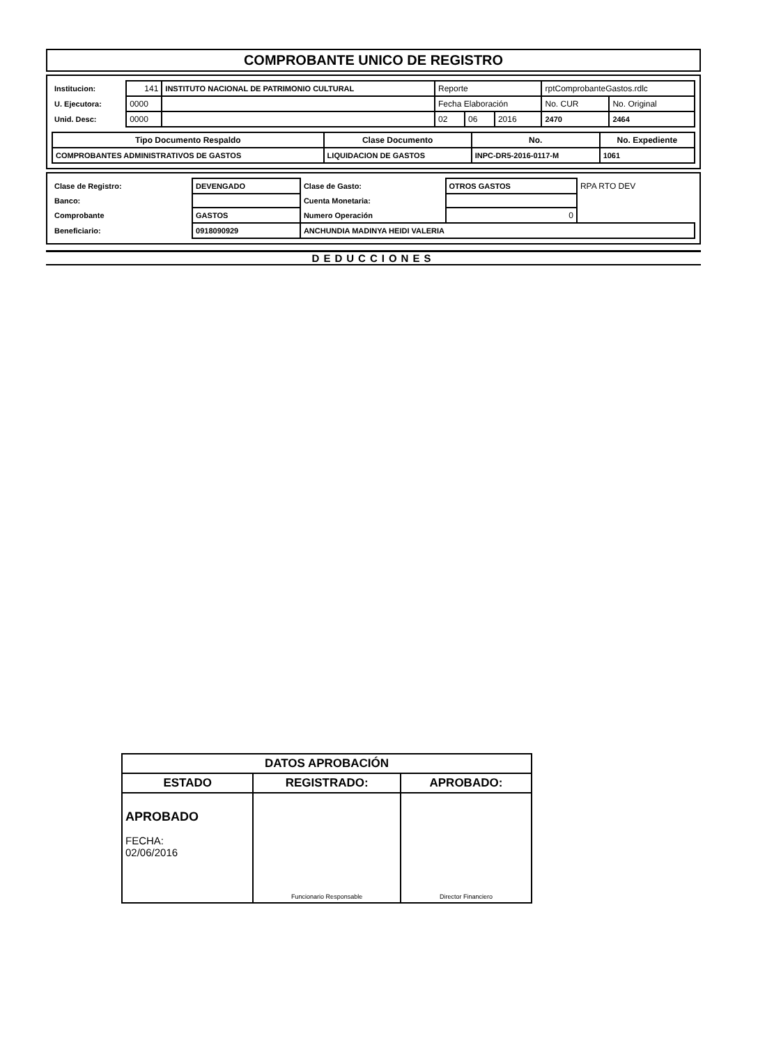COMPROBANTE UNICO DE REGISTRO
| Institucion: | 141 | INSTITUTO NACIONAL DE PATRIMONIO CULTURAL | Reporte | | | rptComprobanteGastos.rdlc | |
| U. Ejecutora: | 0000 | | Fecha Elaboración | | | No. CUR | No. Original |
| Unid. Desc: | 0000 | | 02 | 06 | 2016 | 2470 | 2464 |
| Tipo Documento Respaldo | Clase Documento | No. | No. Expediente |
| --- | --- | --- | --- |
| COMPROBANTES ADMINISTRATIVOS DE GASTOS | LIQUIDACION DE GASTOS | INPC-DR5-2016-0117-M | 1061 |
| Clase de Registro: | DEVENGADO | Clase de Gasto: | OTROS GASTOS | RPA RTO DEV |
| Banco: | | Cuenta Monetaria: | | |
| Comprobante | GASTOS | Numero Operación | 0 | |
| Beneficiario: | 0918090929 | ANCHUNDIA MADINYA HEIDI VALERIA | | |
DEDUCCIONES
| DATOS APROBACIÓN | | |
| ESTADO | REGISTRADO: | APROBADO: |
| APROBADO FECHA: 02/06/2016 | Funcionario Responsable | Director Financiero |